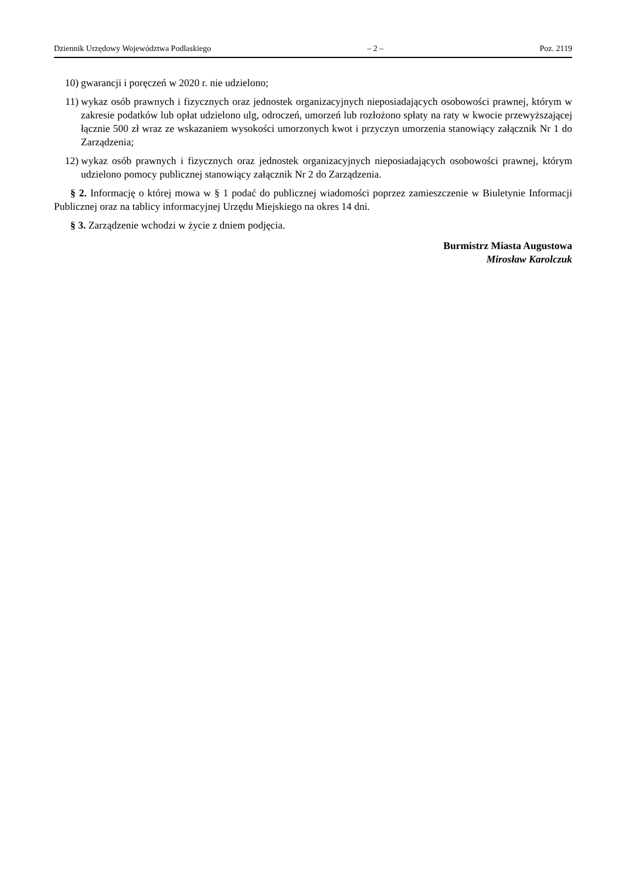Dziennik Urzędowy Województwa Podlaskiego – 2 – Poz. 2119
10) gwarancji i poręczeń w 2020 r. nie udzielono;
11) wykaz osób prawnych i fizycznych oraz jednostek organizacyjnych nieposiadających osobowości prawnej, którym w zakresie podatków lub opłat udzielono ulg, odroczeń, umorzeń lub rozłożono spłaty na raty w kwocie przewyższającej łącznie 500 zł wraz ze wskazaniem wysokości umorzonych kwot i przyczyn umorzenia stanowiący załącznik Nr 1 do Zarządzenia;
12) wykaz osób prawnych i fizycznych oraz jednostek organizacyjnych nieposiadających osobowości prawnej, którym udzielono pomocy publicznej stanowiący załącznik Nr 2 do Zarządzenia.
§ 2. Informację o której mowa w § 1 podać do publicznej wiadomości poprzez zamieszczenie w Biuletynie Informacji Publicznej oraz na tablicy informacyjnej Urzędu Miejskiego na okres 14 dni.
§ 3. Zarządzenie wchodzi w życie z dniem podjęcia.
Burmistrz Miasta Augustowa
Mirosław Karolczuk